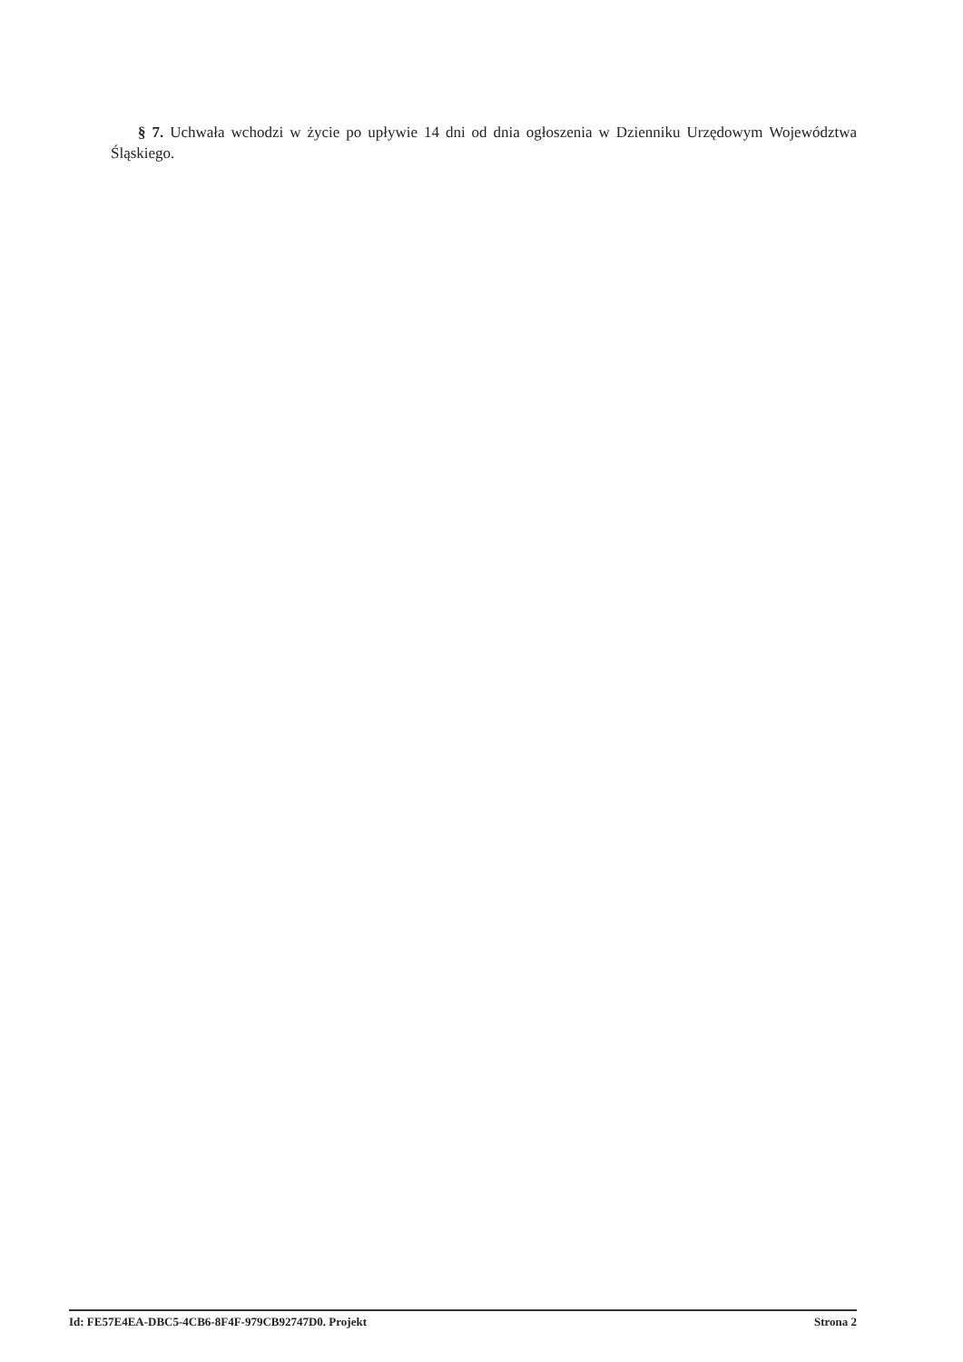§ 7. Uchwała wchodzi w życie po upływie 14 dni od dnia ogłoszenia w Dzienniku Urzędowym Województwa Śląskiego.
Id: FE57E4EA-DBC5-4CB6-8F4F-979CB92747D0. Projekt Strona 2